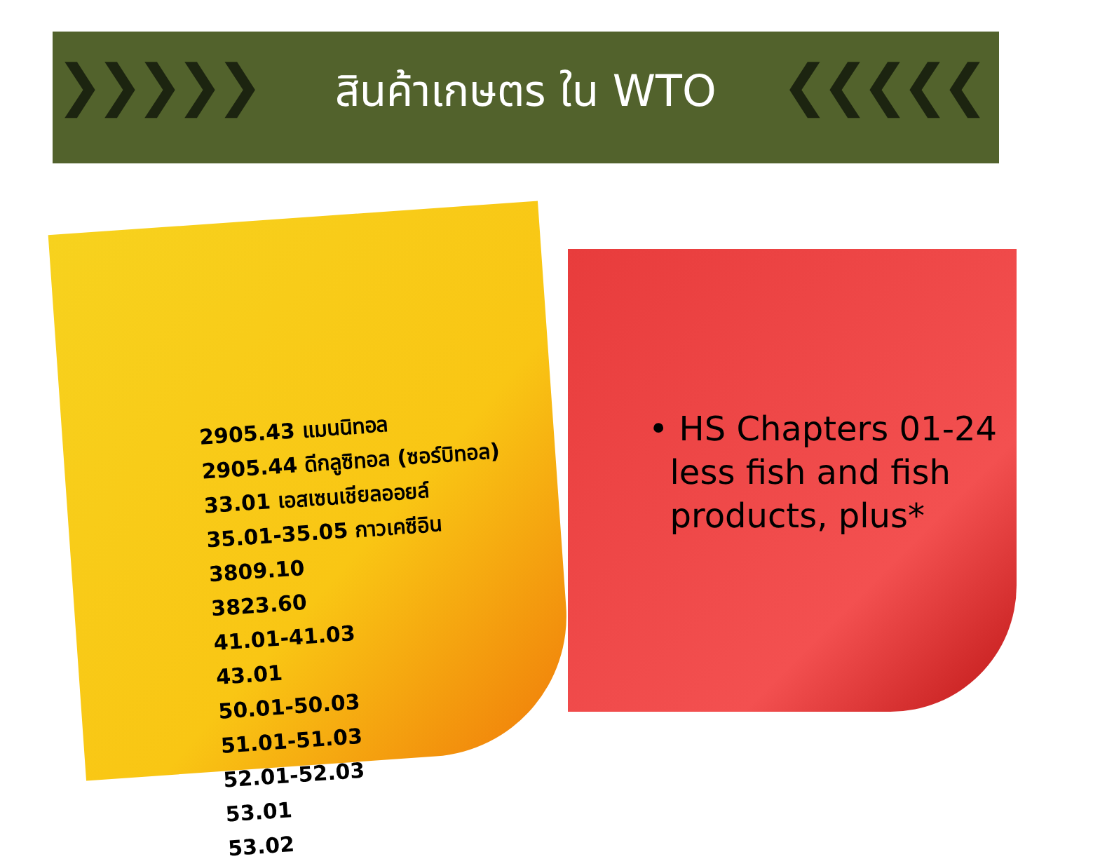❯❯❯❯❯ ❮❮❮❮❮
สินค้าเกษตร ใน WTO
2905.43 แมนนิทอล
2905.44 ดีกลูซิทอล (ซอร์บิทอล)
33.01 เอสเซนเชียลออยล์
35.01-35.05 กาวเคซีอิน
3809.10
3823.60
41.01-41.03
43.01
50.01-50.03
51.01-51.03
52.01-52.03
53.01
53.02
• HS Chapters 01-24
less fish and fish
products, plus*